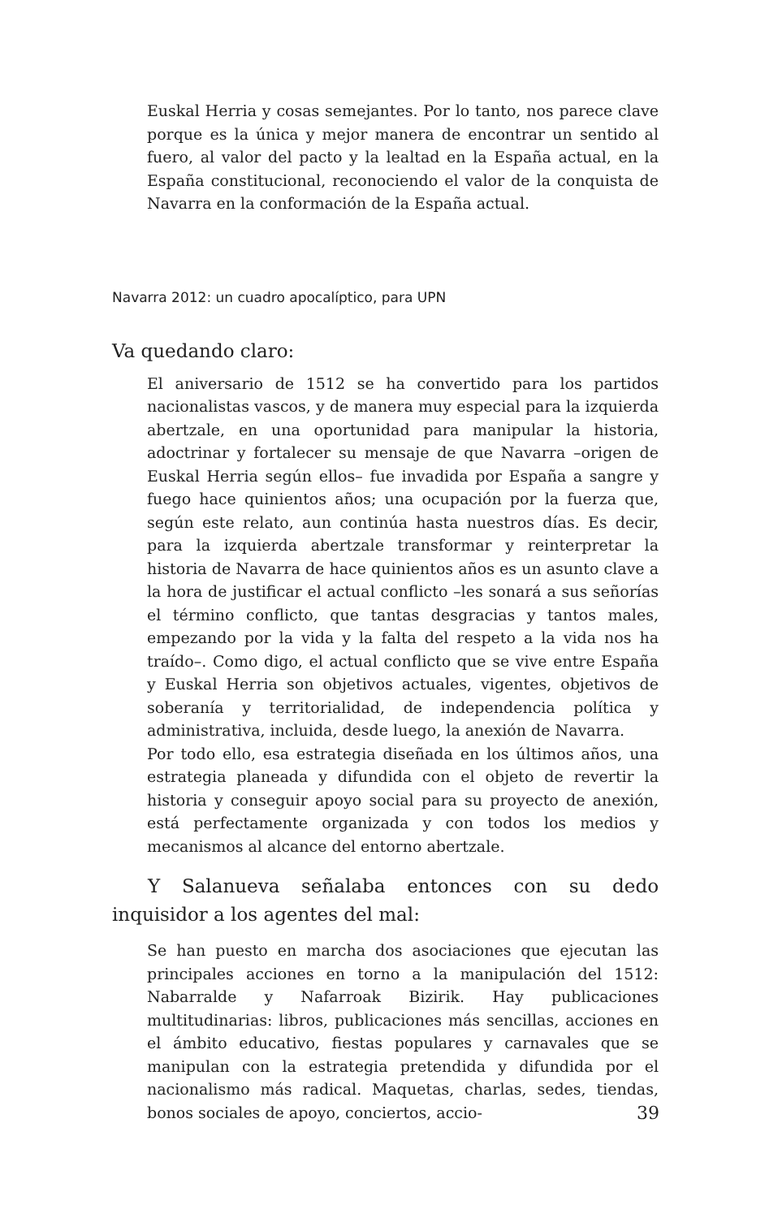Euskal Herria y cosas semejantes. Por lo tanto, nos parece clave porque es la única y mejor manera de encontrar un sentido al fuero, al valor del pacto y la lealtad en la España actual, en la España constitucional, reconociendo el valor de la conquista de Navarra en la conformación de la España actual.
Navarra 2012: un cuadro apocalíptico, para UPN
Va quedando claro:
El aniversario de 1512 se ha convertido para los partidos nacionalistas vascos, y de manera muy especial para la izquierda abertzale, en una oportunidad para manipular la historia, adoctrinar y fortalecer su mensaje de que Navarra –origen de Euskal Herria según ellos– fue invadida por España a sangre y fuego hace quinientos años; una ocupación por la fuerza que, según este relato, aun continúa hasta nuestros días. Es decir, para la izquierda abertzale transformar y reinterpretar la historia de Navarra de hace quinientos años es un asunto clave a la hora de justificar el actual conflicto –les sonará a sus señorías el término conflicto, que tantas desgracias y tantos males, empezando por la vida y la falta del respeto a la vida nos ha traído–. Como digo, el actual conflicto que se vive entre España y Euskal Herria son objetivos actuales, vigentes, objetivos de soberanía y territorialidad, de independencia política y administrativa, incluida, desde luego, la anexión de Navarra.
Por todo ello, esa estrategia diseñada en los últimos años, una estrategia planeada y difundida con el objeto de revertir la historia y conseguir apoyo social para su proyecto de anexión, está perfectamente organizada y con todos los medios y mecanismos al alcance del entorno abertzale.
Y Salanueva señalaba entonces con su dedo inquisidor a los agentes del mal:
Se han puesto en marcha dos asociaciones que ejecutan las principales acciones en torno a la manipulación del 1512: Nabarralde y Nafarroak Bizirik. Hay publicaciones multitudinarias: libros, publicaciones más sencillas, acciones en el ámbito educativo, fiestas populares y carnavales que se manipulan con la estrategia pretendida y difundida por el nacionalismo más radical. Maquetas, charlas, sedes, tiendas, bonos sociales de apoyo, conciertos, accio-
39